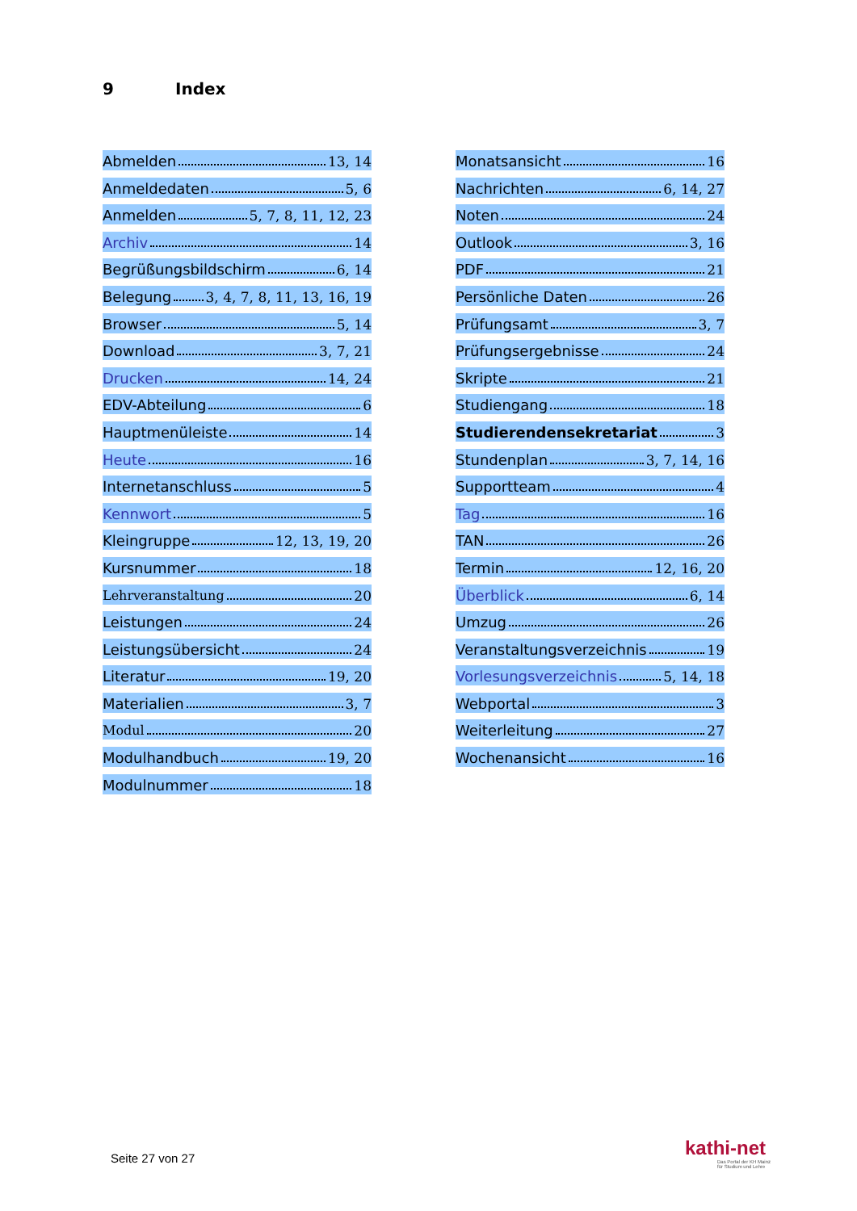9 Index
Abmelden 13, 14
Anmeldedaten 5, 6
Anmelden 5, 7, 8, 11, 12, 23
Archiv 14
Begrüßungsbildschirm 6, 14
Belegung 3, 4, 7, 8, 11, 13, 16, 19
Browser 5, 14
Download 3, 7, 21
Drucken 14, 24
EDV-Abteilung 6
Hauptmenüleiste 14
Heute 16
Internetanschluss 5
Kennwort 5
Kleingruppe 12, 13, 19, 20
Kursnummer 18
Lehrveranstaltung 20
Leistungen 24
Leistungsübersicht 24
Literatur 19, 20
Materialien 3, 7
Modul 20
Modulhandbuch 19, 20
Modulnummer 18
Monatsansicht 16
Nachrichten 6, 14, 27
Noten 24
Outlook 3, 16
PDF 21
Persönliche Daten 26
Prüfungsamt 3, 7
Prüfungsergebnisse 24
Skripte 21
Studiengang 18
Studierendensekretariat 3
Stundenplan 3, 7, 14, 16
Supportteam 4
Tag 16
TAN 26
Termin 12, 16, 20
Überblick 6, 14
Umzug 26
Veranstaltungsverzeichnis 19
Vorlesungsverzeichnis 5, 14, 18
Webportal 3
Weiterleitung 27
Wochenansicht 16
Seite 27 von 27
kathi-net
Das Portal der KH Mainz
für Studium und Lehre